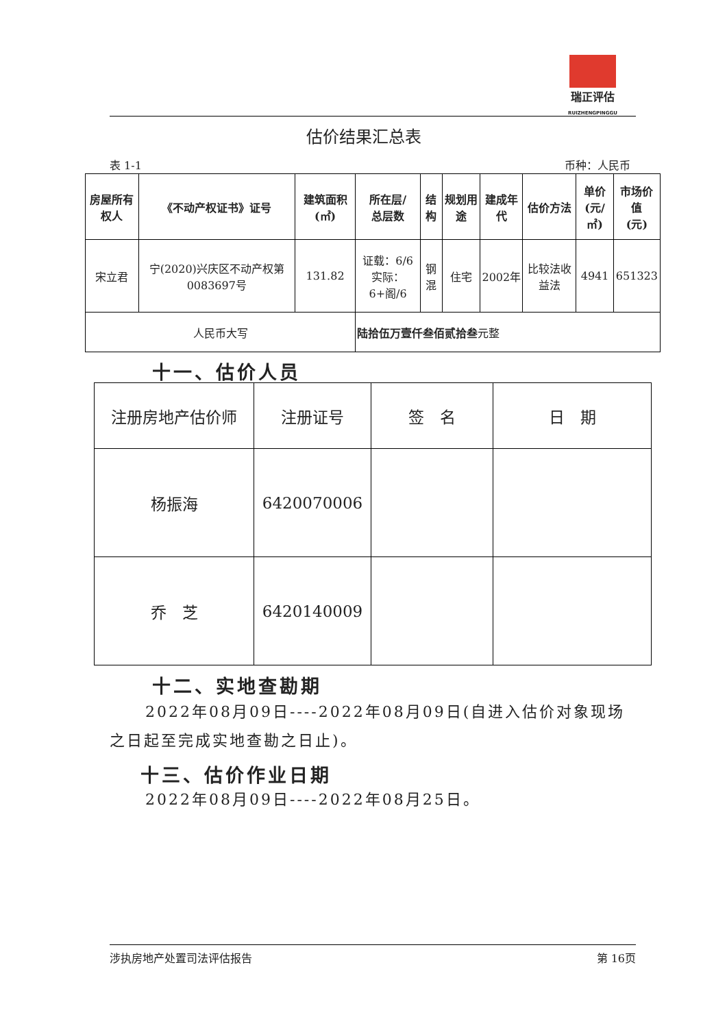瑞正评估
RUIZHENGPINGGU
估价结果汇总表
表 1-1 币种：人民币
| 房屋所有权人 | 《不动产权证书》证号 | 建筑面积(㎡) | 所在层/ 总层数 | 结构 | 规划用途 | 建成年代 | 估价方法 | 单价 (元/㎡) | 市场价值 (元) |
| --- | --- | --- | --- | --- | --- | --- | --- | --- | --- |
| 宋立君 | 宁(2020)兴庆区不动产权第0083697号 | 131.82 | 证载：6/6 实际：6+阁/6 | 钢混 | 住宅 | 2002年 | 比较法收益法 | 4941 | 651323 |
| 人民币大写 | | | 陆拾伍万壹仟叁佰贰拾叁 元整 | | | | | | |
十一、估价人员
| 注册房地产估价师 | 注册证号 | 签 名 | 日 期 |
| 杨振海 | 6420070006 | | |
| 乔 芝 | 6420140009 | | |
十二、实地查勘期
2022年08月09日----2022年08月09日(自进入估价对象现场之日起至完成实地查勘之日止)。
十三、估价作业日期
2022年08月09日----2022年08月25日。
涉执房地产处置司法评估报告 第 16页